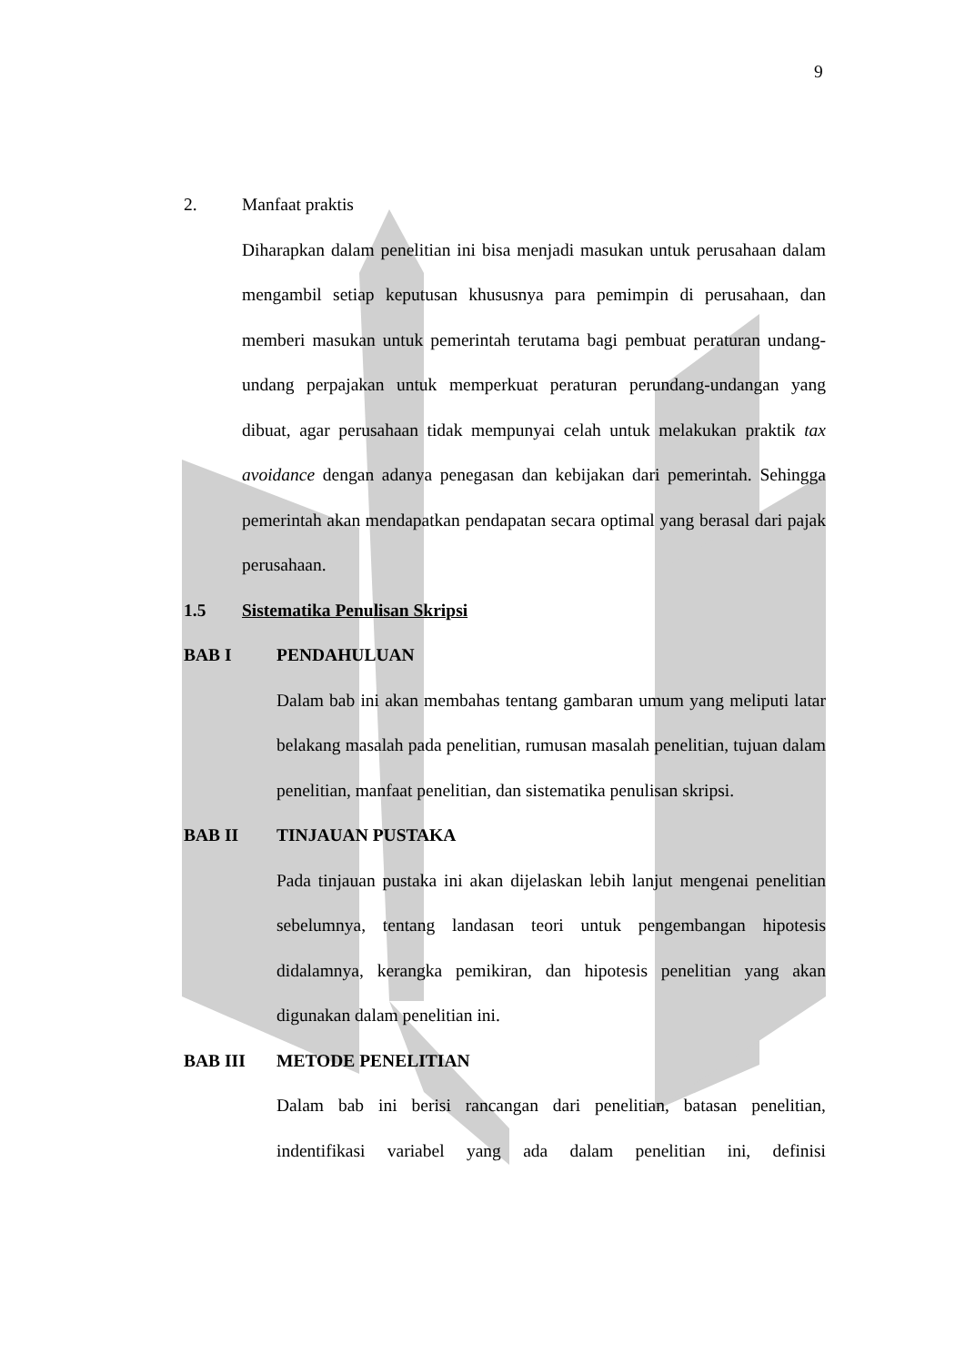9
2. Manfaat praktis
Diharapkan dalam penelitian ini bisa menjadi masukan untuk perusahaan dalam mengambil setiap keputusan khususnya para pemimpin di perusahaan, dan memberi masukan untuk pemerintah terutama bagi pembuat peraturan undang-undang perpajakan untuk memperkuat peraturan perundang-undangan yang dibuat, agar perusahaan tidak mempunyai celah untuk melakukan praktik tax avoidance dengan adanya penegasan dan kebijakan dari pemerintah. Sehingga pemerintah akan mendapatkan pendapatan secara optimal yang berasal dari pajak perusahaan.
1.5 Sistematika Penulisan Skripsi
BAB I PENDAHULUAN
Dalam bab ini akan membahas tentang gambaran umum yang meliputi latar belakang masalah pada penelitian, rumusan masalah penelitian, tujuan dalam penelitian, manfaat penelitian, dan sistematika penulisan skripsi.
BAB II TINJAUAN PUSTAKA
Pada tinjauan pustaka ini akan dijelaskan lebih lanjut mengenai penelitian sebelumnya, tentang landasan teori untuk pengembangan hipotesis didalamnya, kerangka pemikiran, dan hipotesis penelitian yang akan digunakan dalam penelitian ini.
BAB III METODE PENELITIAN
Dalam bab ini berisi rancangan dari penelitian, batasan penelitian, indentifikasi variabel yang ada dalam penelitian ini, definisi